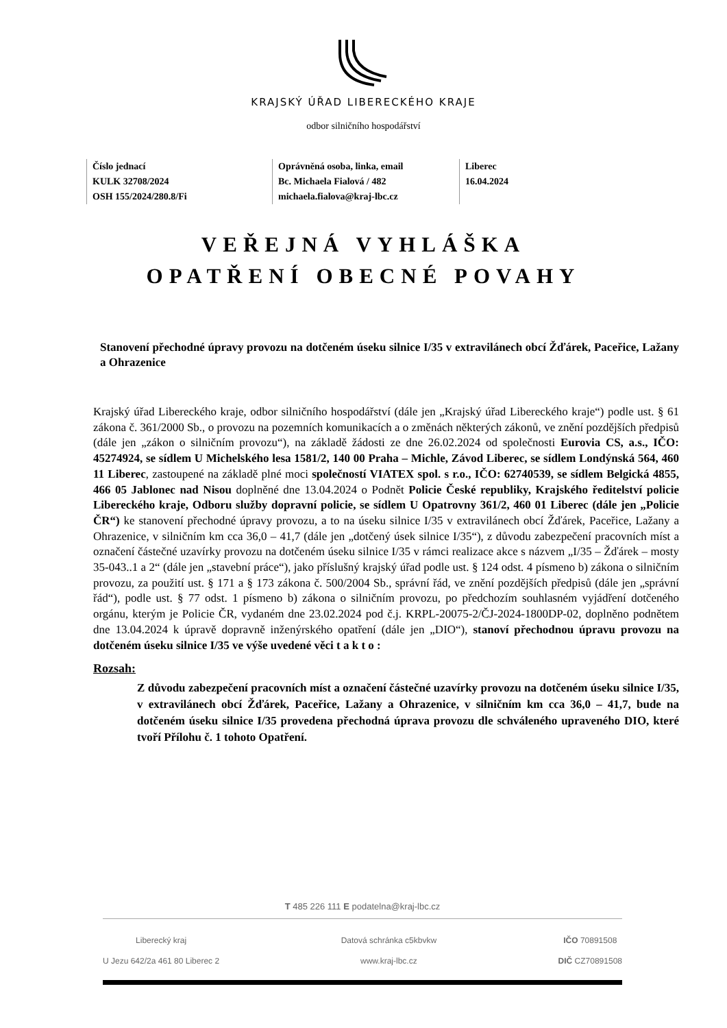KRAJSKÝ ÚŘAD LIBERECKÉHO KRAJE
odbor silničního hospodářství
Číslo jednací
KULK 32708/2024
OSH 155/2024/280.8/Fi
Oprávněná osoba, linka, email
Bc. Michaela Fialová / 482
michaela.fialova@kraj-lbc.cz
Liberec
16.04.2024
VEŘEJNÁ VYHLÁŠKA
OPATŘENÍ OBECNÉ POVAHY
Stanovení přechodné úpravy provozu na dotčeném úseku silnice I/35 v extravilánech obcí Žďárek, Paceřice, Lažany a Ohrazenice
Krajský úřad Libereckého kraje, odbor silničního hospodářství (dále jen „Krajský úřad Libereckého kraje“) podle ust. § 61 zákona č. 361/2000 Sb., o provozu na pozemních komunikacích a o změnách některých zákonů, ve znění pozdějších předpisů (dále jen „zákon o silničním provozu“), na základě žádosti ze dne 26.02.2024 od společnosti Eurovia CS, a.s., IČO: 45274924, se sídlem U Michelského lesa 1581/2, 140 00 Praha – Michle, Závod Liberec, se sídlem Londýnská 564, 460 11 Liberec, zastoupené na základě plné moci společností VIATEX spol. s r.o., IČO: 62740539, se sídlem Belgická 4855, 466 05 Jablonec nad Nisou doplněné dne 13.04.2024 o Podnět Policie České republiky, Krajského ředitelství policie Libereckého kraje, Odboru služby dopravní policie, se sídlem U Opatrovny 361/2, 460 01 Liberec (dále jen „Policie ČR“) ke stanovení přechodné úpravy provozu, a to na úseku silnice I/35 v extravilánech obcí Žďárek, Paceřice, Lažany a Ohrazenice, v silničním km cca 36,0 – 41,7 (dále jen „dotčený úsek silnice I/35“), z důvodu zabezpečení pracovních míst a označení částečné uzavírky provozu na dotčeném úseku silnice I/35 v rámci realizace akce s názvem „I/35 – Žďárek – mosty 35-043..1 a 2“ (dále jen „stavební práce“), jako příslušný krajský úřad podle ust. § 124 odst. 4 písmeno b) zákona o silničním provozu, za použití ust. § 171 a § 173 zákona č. 500/2004 Sb., správní řád, ve znění pozdějších předpisů (dále jen „správní řád“), podle ust. § 77 odst. 1 písmeno b) zákona o silničním provozu, po předchozím souhlasném vyjádření dotčeného orgánu, kterým je Policie ČR, vydaném dne 23.02.2024 pod č.j. KRPL-20075-2/ČJ-2024-1800DP-02, doplněno podnětem dne 13.04.2024 k úpravě dopravně inženýrského opatření (dále jen „DIO“), stanoví přechodnou úpravu provozu na dotčeném úseku silnice I/35 ve výše uvedené věci t a k t o :
Rozsah:
Z důvodu zabezpečení pracovních míst a označení částečné uzavírky provozu na dotčeném úseku silnice I/35, v extravilánech obcí Žďárek, Paceřice, Lažany a Ohrazenice, v silničním km cca 36,0 – 41,7, bude na dotčeném úseku silnice I/35 provedena přechodná úprava provozu dle schváleného upraveného DIO, které tvoří Přílohu č. 1 tohoto Opatření.
T 485 226 111 E podatelna@kraj-lbc.cz
Liberecký kraj
U Jezu 642/2a 461 80 Liberec 2
Datová schránka c5kbvkw
www.kraj-lbc.cz
IČO 70891508
DIČ CZ70891508